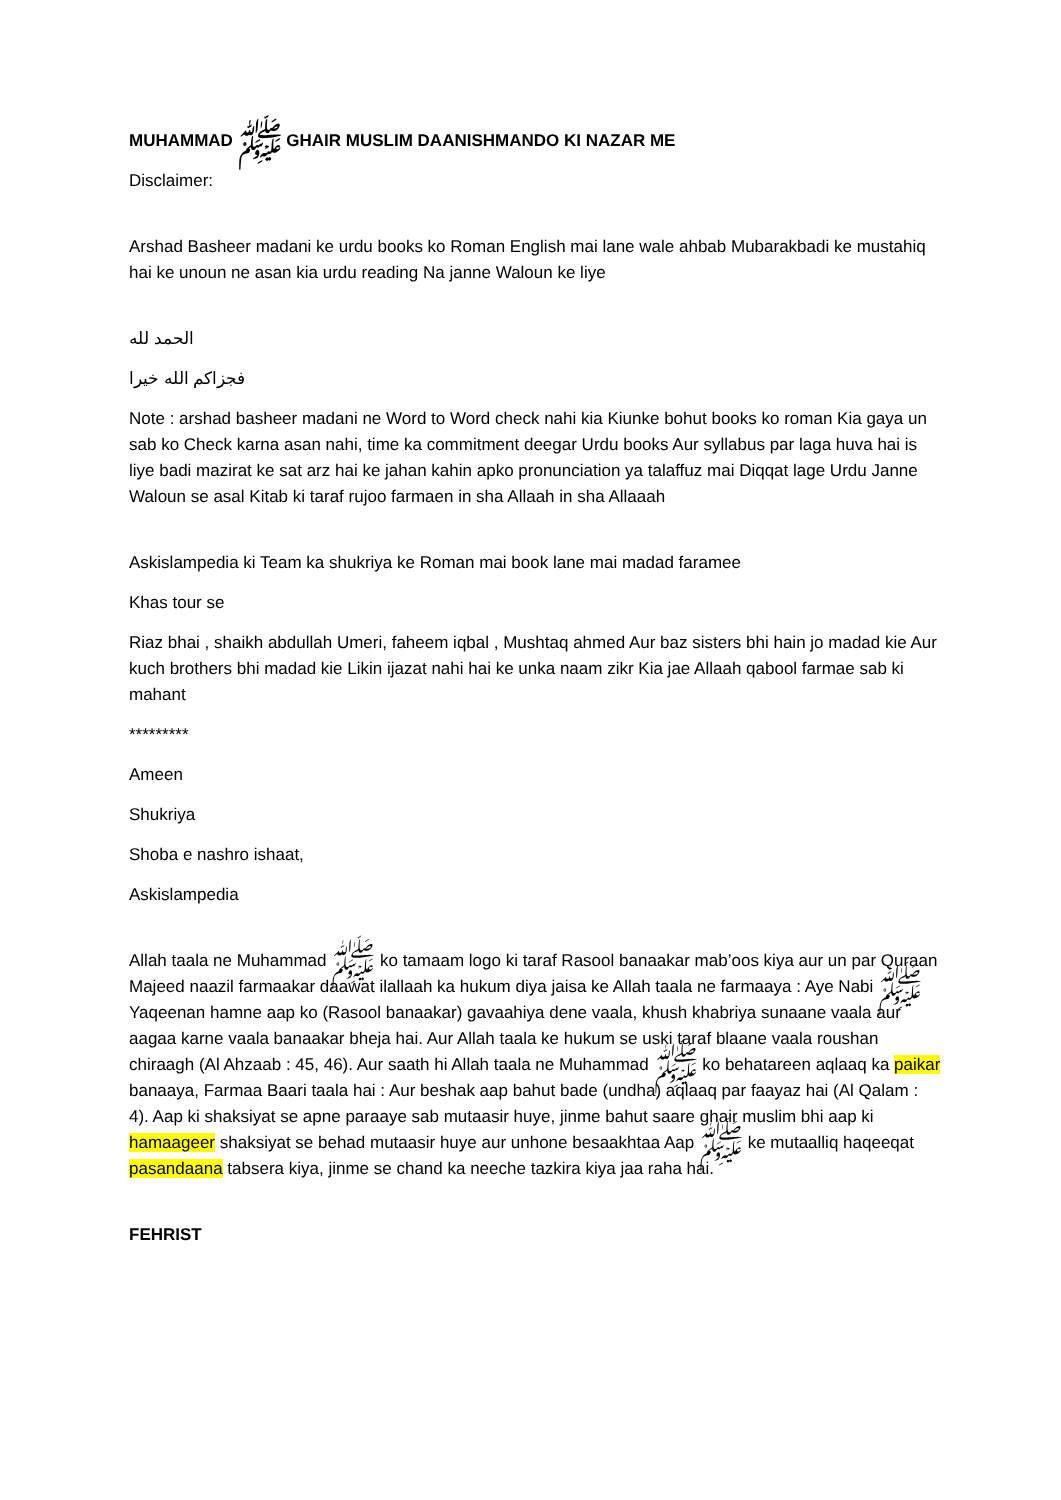MUHAMMAD ﷺ GHAIR MUSLIM DAANISHMANDO KI NAZAR ME
Disclaimer:
Arshad Basheer madani ke urdu books ko Roman English mai lane wale ahbab Mubarakbadi ke mustahiq hai ke unoun ne asan kia urdu reading Na janne Waloun ke liye
الحمد لله
فجزاكم الله خيرا
Note : arshad basheer madani ne Word to Word check nahi kia Kiunke bohut books ko roman Kia gaya un sab ko Check karna asan nahi, time ka commitment deegar Urdu books Aur syllabus par laga huva hai is liye badi mazirat ke sat arz hai ke jahan kahin apko pronunciation ya talaffuz mai Diqqat lage Urdu Janne Waloun se asal Kitab ki taraf rujoo farmaen in sha Allaah in sha Allaaah
Askislampedia ki Team ka shukriya ke Roman mai book lane mai madad faramee
Khas tour se
Riaz bhai , shaikh abdullah Umeri, faheem iqbal , Mushtaq ahmed Aur baz sisters bhi hain jo madad kie Aur kuch brothers bhi madad kie Likin ijazat nahi hai ke unka naam zikr Kia jae Allaah qabool farmae sab ki mahant
*********
Ameen
Shukriya
Shoba e nashro ishaat,
Askislampedia
Allah taala ne Muhammad ﷺ ko tamaam logo ki taraf Rasool banaakar mab’oos kiya aur un par Quraan Majeed naazil farmaakar daawat ilallaah ka hukum diya jaisa ke Allah taala ne farmaaya : Aye Nabi ﷺ Yaqeenan hamne aap ko (Rasool banaakar) gavaahiya dene vaala, khush khabriya sunaane vaala aur aagaa karne vaala banaakar bheja hai. Aur Allah taala ke hukum se uski taraf blaane vaala roushan chiraagh (Al Ahzaab : 45, 46). Aur saath hi Allah taala ne Muhammad ﷺ ko behatareen aqlaaq ka paikar banaaya, Farmaa Baari taala hai : Aur beshak aap bahut bade (undha) aqlaaq par faayaz hai (Al Qalam : 4). Aap ki shaksiyat se apne paraaye sab mutaasir huye, jinme bahut saare ghair muslim bhi aap ki hamaageer shaksiyat se behad mutaasir huye aur unhone besaakhtaa Aap ﷺ ke mutaalliq haqeeqat pasandaana tabsera kiya, jinme se chand ka neeche tazkira kiya jaa raha hai.
FEHRIST